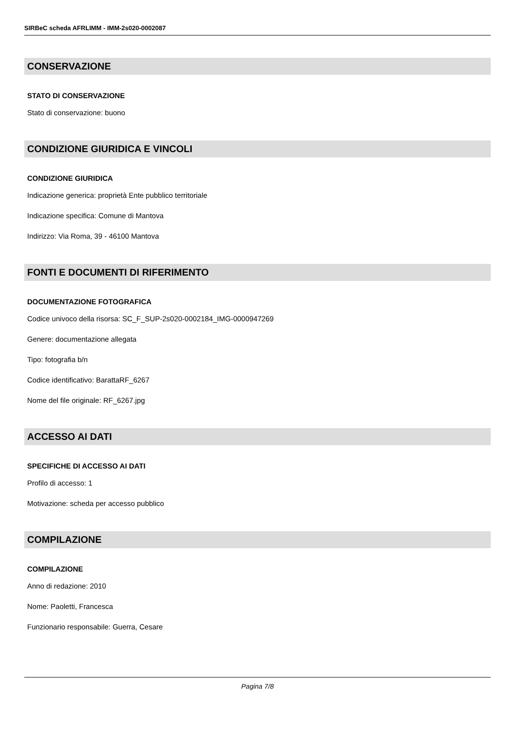SIRBeC scheda AFRLIMM - IMM-2s020-0002087
CONSERVAZIONE
STATO DI CONSERVAZIONE
Stato di conservazione: buono
CONDIZIONE GIURIDICA E VINCOLI
CONDIZIONE GIURIDICA
Indicazione generica: proprietà Ente pubblico territoriale
Indicazione specifica: Comune di Mantova
Indirizzo: Via Roma, 39 - 46100 Mantova
FONTI E DOCUMENTI DI RIFERIMENTO
DOCUMENTAZIONE FOTOGRAFICA
Codice univoco della risorsa: SC_F_SUP-2s020-0002184_IMG-0000947269
Genere: documentazione allegata
Tipo: fotografia b/n
Codice identificativo: BarattaRF_6267
Nome del file originale: RF_6267.jpg
ACCESSO AI DATI
SPECIFICHE DI ACCESSO AI DATI
Profilo di accesso: 1
Motivazione: scheda per accesso pubblico
COMPILAZIONE
COMPILAZIONE
Anno di redazione: 2010
Nome: Paoletti, Francesca
Funzionario responsabile: Guerra, Cesare
Pagina 7/8